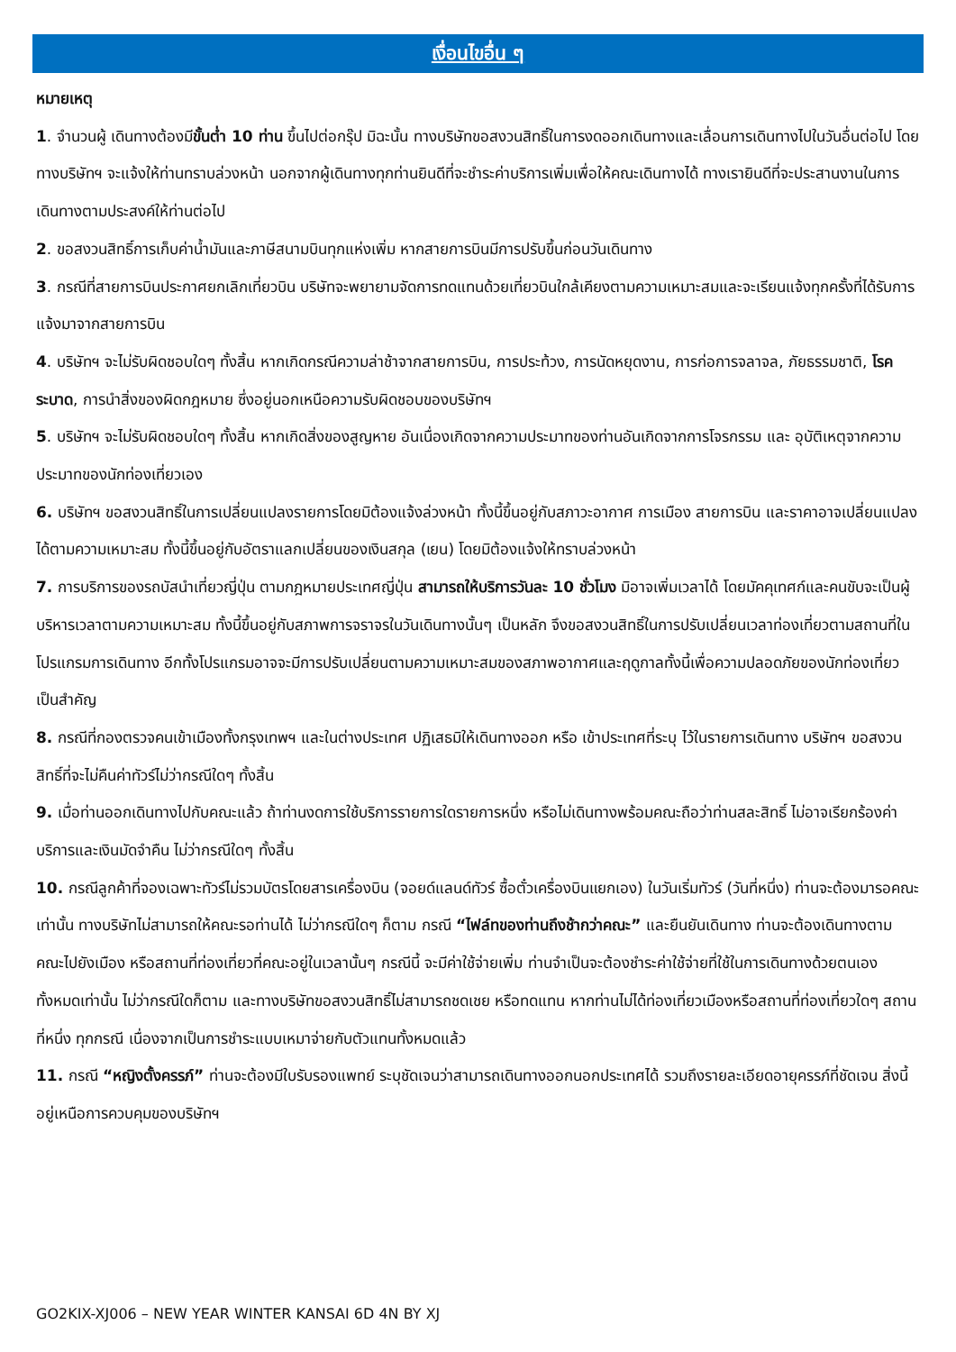เงื่อนไขอื่น ๆ
หมายเหตุ
1. จำนวนผู้ เดินทางต้องมีขั้นต่ำ 10 ท่าน ขึ้นไปต่อกรุ๊ป มิฉะนั้น ทางบริษัทขอสงวนสิทธิ์ในการงดออกเดินทางและเลื่อนการเดินทางไปในวันอื่นต่อไป โดยทางบริษัทฯ จะแจ้งให้ท่านทราบล่วงหน้า นอกจากผู้เดินทางทุกท่านยินดีที่จะชำระค่าบริการเพิ่มเพื่อให้คณะเดินทางได้ ทางเรายินดีที่จะประสานงานในการเดินทางตามประสงค์ให้ท่านต่อไป
2. ขอสงวนสิทธิ์การเก็บค่าน้ำมันและภาษีสนามบินทุกแห่งเพิ่ม หากสายการบินมีการปรับขึ้นก่อนวันเดินทาง
3. กรณีที่สายการบินประกาศยกเลิกเที่ยวบิน บริษัทจะพยายามจัดการทดแทนด้วยเที่ยวบินใกล้เคียงตามความเหมาะสมและจะเรียนแจ้งทุกครั้งที่ได้รับการแจ้งมาจากสายการบิน
4. บริษัทฯ จะไม่รับผิดชอบใดๆ ทั้งสิ้น หากเกิดกรณีความล่าช้าจากสายการบิน, การประท้วง, การนัดหยุดงาน, การก่อการจลาจล, ภัยธรรมชาติ, โรคระบาด, การนำสิ่งของผิดกฎหมาย ซึ่งอยู่นอกเหนือความรับผิดชอบของบริษัทฯ
5. บริษัทฯ จะไม่รับผิดชอบใดๆ ทั้งสิ้น หากเกิดสิ่งของสูญหาย อันเนื่องเกิดจากความประมาทของท่านอันเกิดจากการโจรกรรม และ อุบัติเหตุจากความประมาทของนักท่องเที่ยวเอง
6. บริษัทฯ ขอสงวนสิทธิ์ในการเปลี่ยนแปลงรายการโดยมิต้องแจ้งล่วงหน้า ทั้งนี้ขึ้นอยู่กับสภาวะอากาศ การเมือง สายการบิน และราคาอาจเปลี่ยนแปลงได้ตามความเหมาะสม ทั้งนี้ขึ้นอยู่กับอัตราแลกเปลี่ยนของเงินสกุล (เยน) โดยมิต้องแจ้งให้ทราบล่วงหน้า
7. การบริการของรถบัสนำเที่ยวญี่ปุ่น ตามกฎหมายประเทศญี่ปุ่น สามารถให้บริการวันละ 10 ชั่วโมง มิอาจเพิ่มเวลาได้ โดยมัคคุเทศก์และคนขับจะเป็นผู้บริหารเวลาตามความเหมาะสม ทั้งนี้ขึ้นอยู่กับสภาพการจราจรในวันเดินทางนั้นๆ เป็นหลัก จึงขอสงวนสิทธิ์ในการปรับเปลี่ยนเวลาท่องเที่ยวตามสถานที่ในโปรแกรมการเดินทาง อีกทั้งโปรแกรมอาจจะมีการปรับเปลี่ยนตามความเหมาะสมของสภาพอากาศและฤดูกาลทั้งนี้เพื่อความปลอดภัยของนักท่องเที่ยวเป็นสำคัญ
8. กรณีที่กองตรวจคนเข้าเมืองทั้งกรุงเทพฯ และในต่างประเทศ ปฏิเสธมิให้เดินทางออก หรือ เข้าประเทศที่ระบุ ไว้ในรายการเดินทาง บริษัทฯ ขอสงวนสิทธิ์ที่จะไม่คืนค่าทัวร์ไม่ว่ากรณีใดๆ ทั้งสิ้น
9. เมื่อท่านออกเดินทางไปกับคณะแล้ว ถ้าท่านงดการใช้บริการรายการใดรายการหนึ่ง หรือไม่เดินทางพร้อมคณะถือว่าท่านสละสิทธิ์ ไม่อาจเรียกร้องค่าบริการและเงินมัดจำคืน ไม่ว่ากรณีใดๆ ทั้งสิ้น
10. กรณีลูกค้าที่จองเฉพาะทัวร์ไม่รวมบัตรโดยสารเครื่องบิน (จอยด์แลนด์ทัวร์ ซื้อตั๋วเครื่องบินแยกเอง) ในวันเริ่มทัวร์ (วันที่หนึ่ง) ท่านจะต้องมารอคณะเท่านั้น ทางบริษัทไม่สามารถให้คณะรอท่านได้ ไม่ว่ากรณีใดๆ ก็ตาม กรณี “ไฟล์ทของท่านถึงช้ากว่าคณะ” และยืนยันเดินทาง ท่านจะต้องเดินทางตามคณะไปยังเมือง หรือสถานที่ท่องเที่ยวที่คณะอยู่ในเวลานั้นๆ กรณีนี้ จะมีค่าใช้จ่ายเพิ่ม ท่านจำเป็นจะต้องชำระค่าใช้จ่ายที่ใช้ในการเดินทางด้วยตนเองทั้งหมดเท่านั้น ไม่ว่ากรณีใดก็ตาม และทางบริษัทขอสงวนสิทธิ์ไม่สามารถชดเชย หรือทดแทน หากท่านไม่ได้ท่องเที่ยวเมืองหรือสถานที่ท่องเที่ยวใดๆ สถานที่หนึ่ง ทุกกรณี เนื่องจากเป็นการชำระแบบเหมาจ่ายกับตัวแทนทั้งหมดแล้ว
11. กรณี “หญิงตั้งครรภ์” ท่านจะต้องมีใบรับรองแพทย์ ระบุชัดเจนว่าสามารถเดินทางออกนอกประเทศได้ รวมถึงรายละเอียดอายุครรภ์ที่ชัดเจน สิ่งนี้อยู่เหนือการควบคุมของบริษัทฯ
GO2KIX-XJ006 – NEW YEAR WINTER KANSAI 6D 4N BY XJ